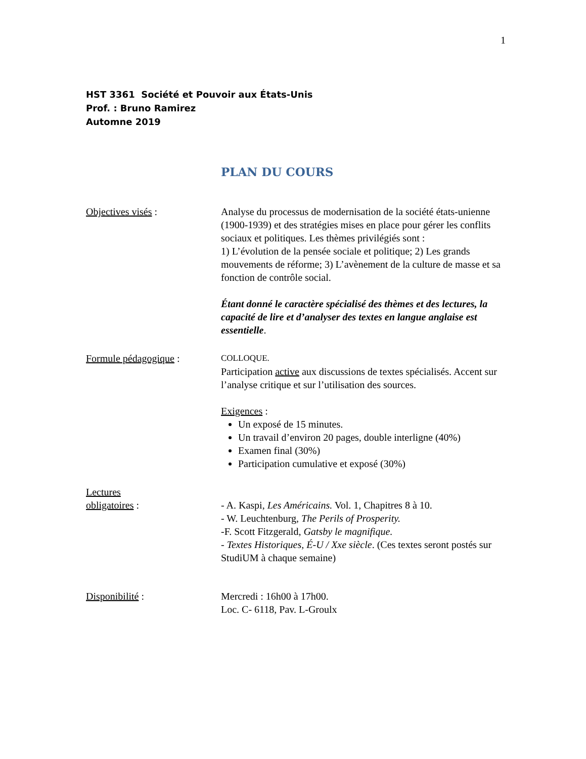1
HST 3361 Société et Pouvoir aux États-Unis
Prof. : Bruno Ramirez
Automne 2019
PLAN DU COURS
Objectives visés : Analyse du processus de modernisation de la société états-unienne (1900-1939) et des stratégies mises en place pour gérer les conflits sociaux et politiques. Les thèmes privilégiés sont :
1) L’évolution de la pensée sociale et politique; 2) Les grands mouvements de réforme; 3) L’avènement de la culture de masse et sa fonction de contrôle social.
Étant donné le caractère spécialisé des thèmes et des lectures, la capacité de lire et d’analyser des textes en langue anglaise est essentielle.
Formule pédagogique :
COLLOQUE.
Participation active aux discussions de textes spécialisés. Accent sur l’analyse critique et sur l’utilisation des sources.
Exigences :
Un exposé de 15 minutes.
Un travail d’environ 20 pages, double interligne (40%)
Examen final (30%)
Participation cumulative et exposé (30%)
Lectures
obligatoires :
- A. Kaspi, Les Américains. Vol. 1, Chapitres 8 à 10.
- W. Leuchtenburg, The Perils of Prosperity.
-F. Scott Fitzgerald, Gatsby le magnifique.
- Textes Historiques, É-U / Xxe siècle. (Ces textes seront postés sur StudiUM à chaque semaine)
Disponibilité : Mercredi : 16h00 à 17h00.
Loc. C- 6118, Pav. L-Groulx